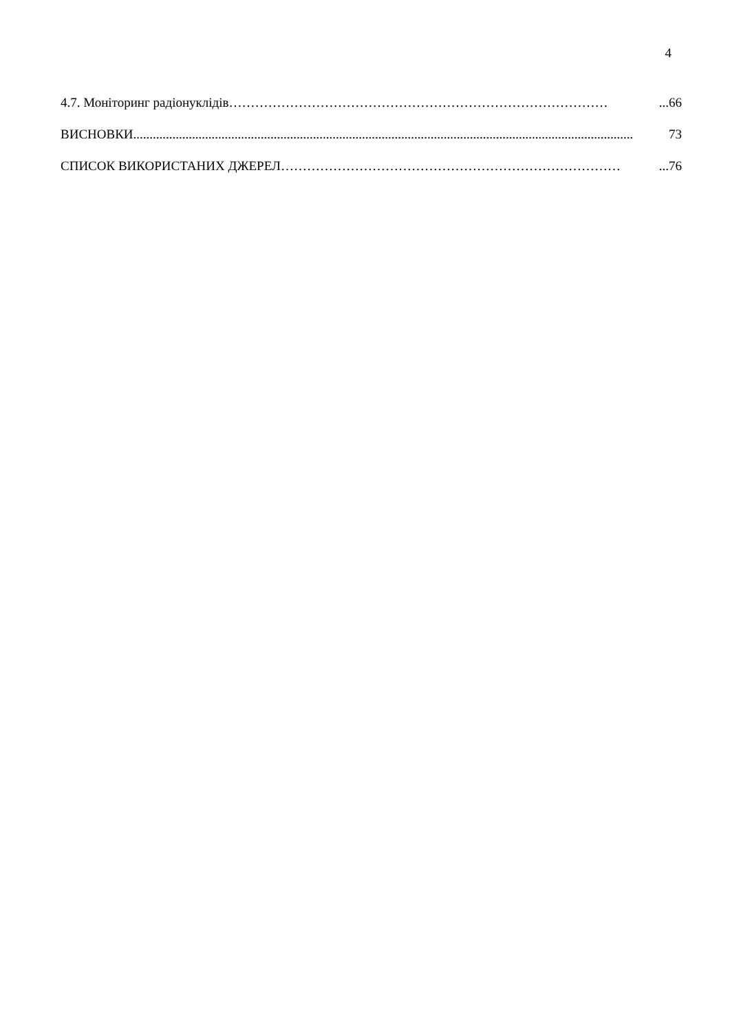4
4.7. Моніторинг радіонуклідів ……………………………………………………………………………...66
ВИСНОВКИ......................................................................................................................................................... 73
СПИСОК ВИКОРИСТАНИХ ДЖЕРЕЛ ……………………………………………………………………...76